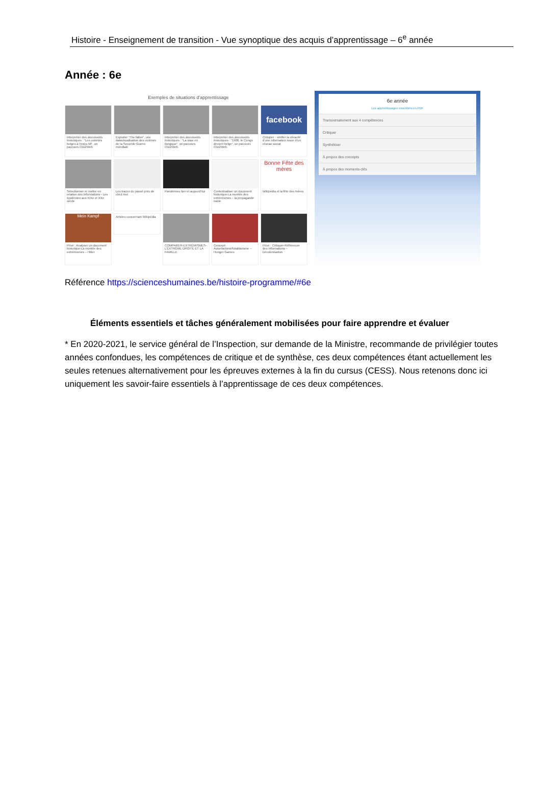Histoire - Enseignement de transition - Vue synoptique des acquis d’apprentissage – 6<sup>e</sup> année
Année : 6e
Exemples de situations d’apprentissage
Interpréter des documents historiques : “Les colonies belges à l’expo 58”, un parcours Clio2Web
Exploiter “The fallen”, une datavisualisation des victimes de la Seconde Guerre mondiale
Interpréter des documents historiques : “La stasi en Belgique”, un parcours Clio2Web
Interpréter des documents historiques : “1908, le Congo devient belge”, un parcours Clio2Web
facebook
Critiquer : vérifier la véracité d’une information issue d’un réseau social
Sélectionner et mettre en relation des informations - Les épidémies aux XIXe et XXe siècle
Les traces du passé près de chez moi
Pandémies hier et aujourd’hui
Contextualiser un document historique-La montée des extrémismes – la propagande nazie
Bonne Fête des mères
Wikipédia et la fête des mères
Mein Kampf
Privé : Analyser un document historique-La montée des extrémismes – Hitler
Articles concernant Wikipédia
COMPARER-EXTRÉMISMES-L’EXTRÊME DROITE ET LA FAMILLE
Concept-Autoritarisme/totalitarisme – Hunger Games
Privé : Critiquer-Référencer des informations – Décolonisation
6e année
Les apprentissages essentiels en PDF
Transversalement aux 4 compétences
Critiquer
Synthétiser
À propos des concepts
À propos des moments-clés
Référence https://scienceshumaines.be/histoire-programme/#6e
Éléments essentiels et tâches généralement mobilisées pour faire apprendre et évaluer
* En 2020-2021, le service général de l’Inspection, sur demande de la Ministre, recommande de privilégier toutes années confondues, les compétences de critique et de synthèse, ces deux compétences étant actuellement les seules retenues alternativement pour les épreuves externes à la fin du cursus (CESS). Nous retenons donc ici uniquement les savoir-faire essentiels à l’apprentissage de ces deux compétences.